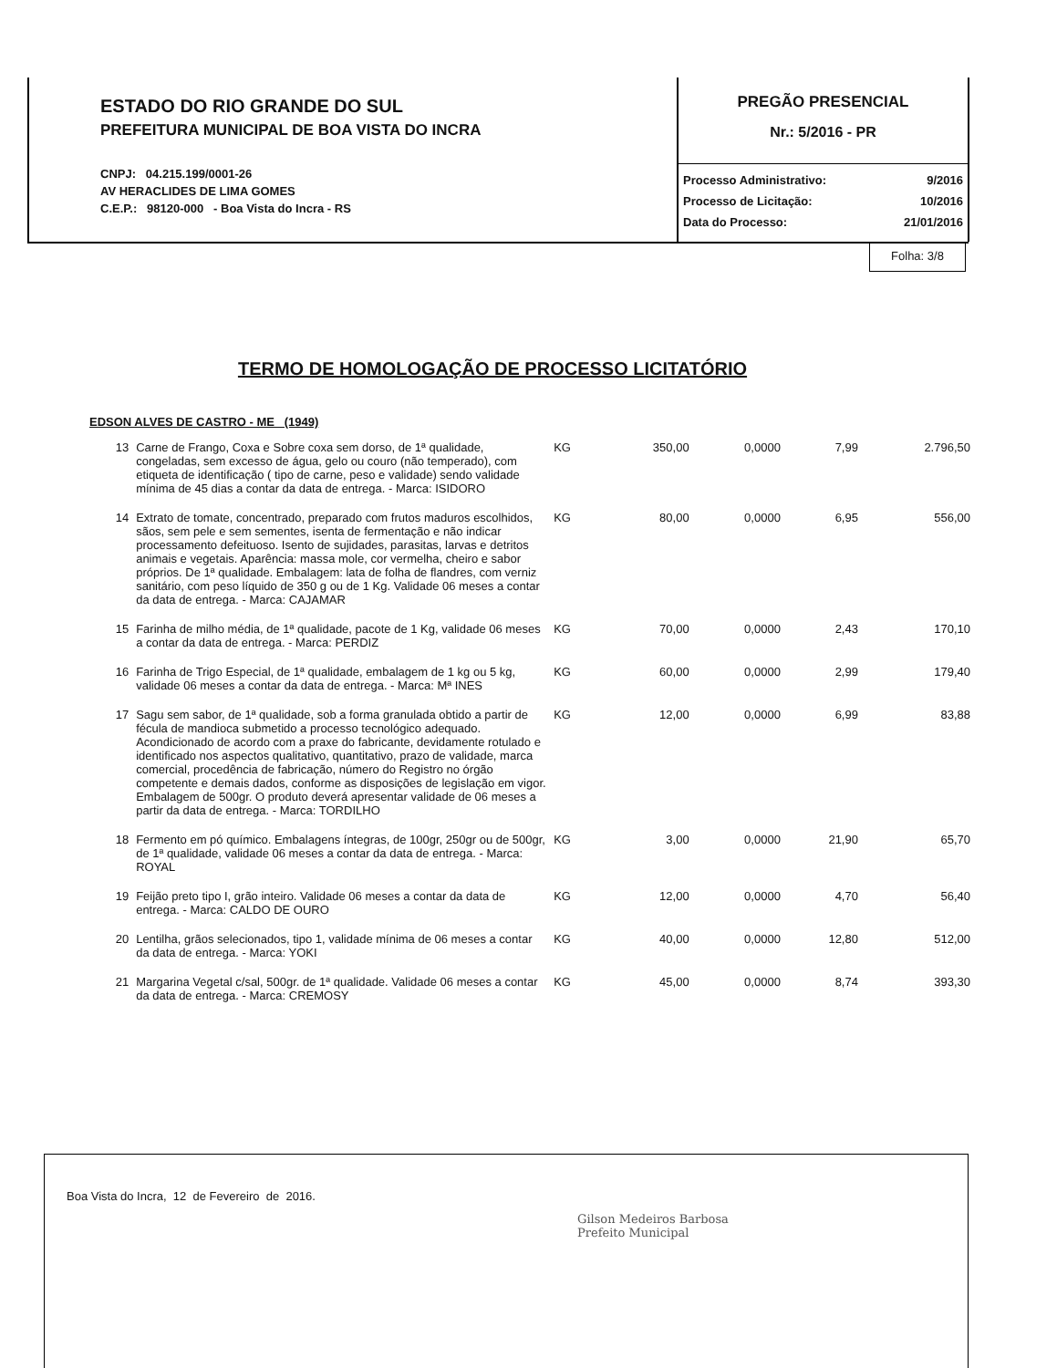ESTADO DO RIO GRANDE DO SUL
PREFEITURA MUNICIPAL DE BOA VISTA DO INCRA
CNPJ: 04.215.199/0001-26
AV HERACLIDES DE LIMA GOMES
C.E.P.: 98120-000 - Boa Vista do Incra - RS
PREGÃO PRESENCIAL
Nr.: 5/2016 - PR
Processo Administrativo: 9/2016
Processo de Licitação: 10/2016
Data do Processo: 21/01/2016
Folha: 3/8
TERMO DE HOMOLOGAÇÃO DE PROCESSO LICITATÓRIO
EDSON ALVES DE CASTRO - ME (1949)
| 13 | Carne de Frango, Coxa e Sobre coxa sem dorso, de 1ª qualidade, congeladas, sem excesso de água, gelo ou couro (não temperado), com etiqueta de identificação ( tipo de carne, peso e validade) sendo validade mínima de 45 dias a contar da data de entrega. - Marca: ISIDORO | KG | 350,00 | 0,0000 | 7,99 | 2.796,50 |
| 14 | Extrato de tomate, concentrado, preparado com frutos maduros escolhidos, sãos, sem pele e sem sementes, isenta de fermentação e não indicar processamento defeituoso. Isento de sujidades, parasitas, larvas e detritos animais e vegetais. Aparência: massa mole, cor vermelha, cheiro e sabor próprios. De 1ª qualidade. Embalagem: lata de folha de flandres, com verniz sanitário, com peso líquido de 350 g ou de 1 Kg. Validade 06 meses a contar da data de entrega. - Marca: CAJAMAR | KG | 80,00 | 0,0000 | 6,95 | 556,00 |
| 15 | Farinha de milho média, de 1ª qualidade, pacote de 1 Kg, validade 06 meses a contar da data de entrega. - Marca: PERDIZ | KG | 70,00 | 0,0000 | 2,43 | 170,10 |
| 16 | Farinha de Trigo Especial, de 1ª qualidade, embalagem de 1 kg ou 5 kg, validade 06 meses a contar da data de entrega. - Marca: Mª INES | KG | 60,00 | 0,0000 | 2,99 | 179,40 |
| 17 | Sagu sem sabor, de 1ª qualidade, sob a forma granulada obtido a partir de fécula de mandioca submetido a processo tecnológico adequado. Acondicionado de acordo com a praxe do fabricante, devidamente rotulado e identificado nos aspectos qualitativo, quantitativo, prazo de validade, marca comercial, procedência de fabricação, número do Registro no órgão competente e demais dados, conforme as disposições de legislação em vigor. Embalagem de 500gr. O produto deverá apresentar validade de 06 meses a partir da data de entrega. - Marca: TORDILHO | KG | 12,00 | 0,0000 | 6,99 | 83,88 |
| 18 | Fermento em pó químico. Embalagens íntegras, de 100gr, 250gr ou de 500gr, de 1ª qualidade, validade 06 meses a contar da data de entrega. - Marca: ROYAL | KG | 3,00 | 0,0000 | 21,90 | 65,70 |
| 19 | Feijão preto tipo I, grão inteiro. Validade 06 meses a contar da data de entrega. - Marca: CALDO DE OURO | KG | 12,00 | 0,0000 | 4,70 | 56,40 |
| 20 | Lentilha, grãos selecionados, tipo 1, validade mínima de 06 meses a contar da data de entrega. - Marca: YOKI | KG | 40,00 | 0,0000 | 12,80 | 512,00 |
| 21 | Margarina Vegetal c/sal, 500gr. de 1ª qualidade. Validade 06 meses a contar da data de entrega. - Marca: CREMOSY | KG | 45,00 | 0,0000 | 8,74 | 393,30 |
Boa Vista do Incra, 12 de Fevereiro de 2016.
Gilson Medeiros Barbosa
Prefeito Municipal